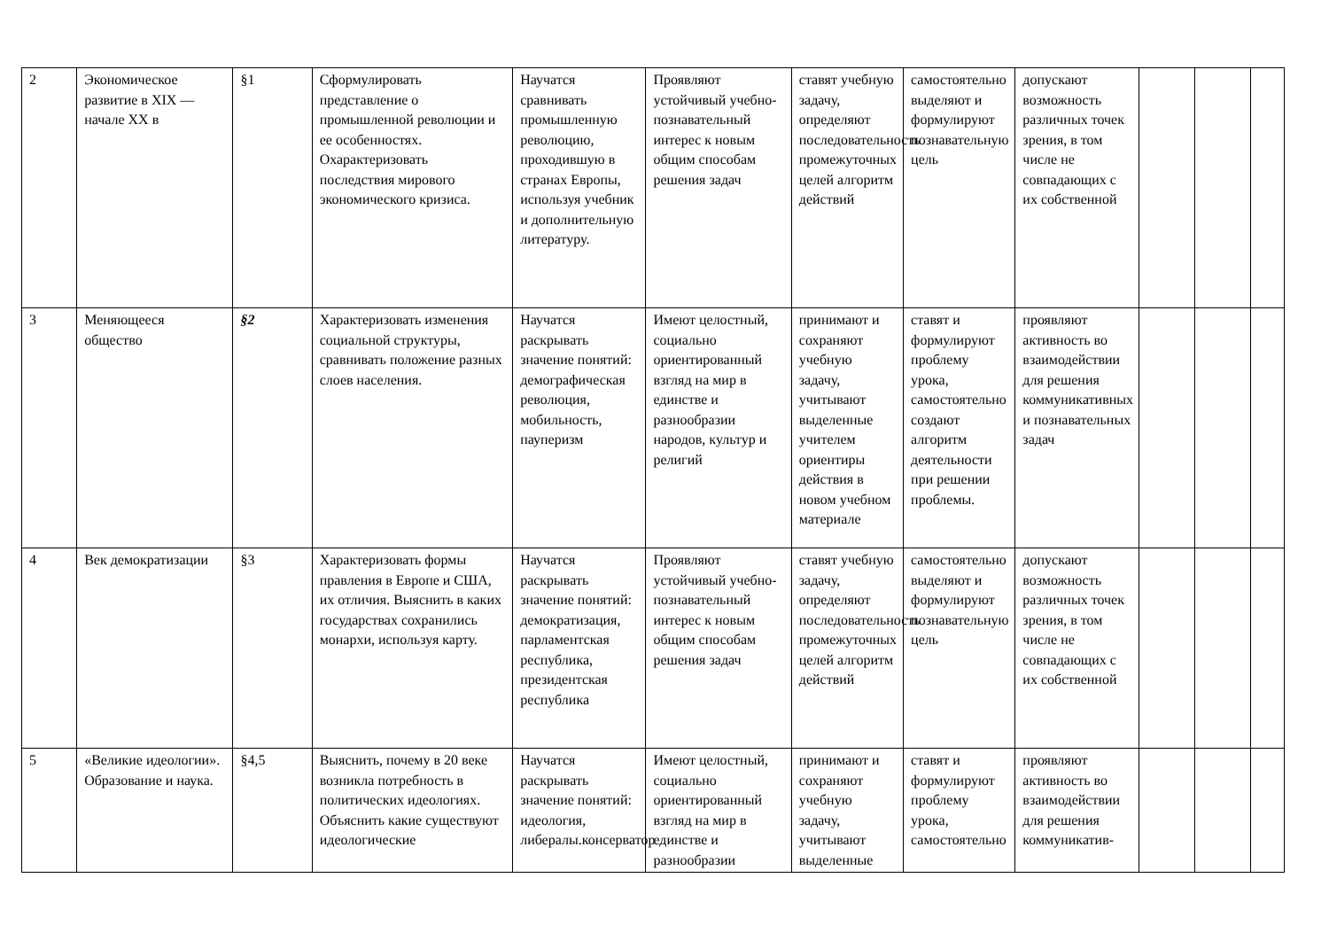| 2 | Экономическое развитие в XIX — начале XX в | §1 | Сформулировать представление о промышленной революции и ее особенностях. Охарактеризовать последствия мирового экономического кризиса. | Научатся сравнивать промышленную революцию, проходившую в странах Европы, используя учебник и дополнительную литературу. | Проявляют устойчивый учебно-познавательный интерес к новым общим способам решения задач | ставят учебную задачу, определяют последовательность промежуточных целей алгоритм действий | самостоятельно выделяют и формулируют познавательную цель | допускают возможность различных точек зрения, в том числе не совпадающих с их собственной | | | |
| 3 | Меняющееся общество | §2 | Характеризовать изменения социальной структуры, сравнивать положение разных слоев населения. | Научатся раскрывать значение понятий: демографическая революция, мобильность, пауперизм | Имеют целостный, социально ориентированный взгляд на мир в единстве и разнообразии народов, культур и религий | принимают и сохраняют учебную задачу, учитывают выделенные учителем ориентиры действия в новом учебном материале | ставят и формулируют проблему урока, самостоятельно создают алгоритм деятельности при решении проблемы. | проявляют активность во взаимодействии для решения коммуникативных и познавательных задач | | | |
| 4 | Век демократизации | §3 | Характеризовать формы правления в Европе и США, их отличия. Выяснить в каких государствах сохранились монархи, используя карту. | Научатся раскрывать значение понятий: демократизация, парламентская республика, президентская республика | Проявляют устойчивый учебно-познавательный интерес к новым общим способам решения задач | ставят учебную задачу, определяют последовательность промежуточных целей алгоритм действий | самостоятельно выделяют и формулируют познавательную цель | допускают возможность различных точек зрения, в том числе не совпадающих с их собственной | | | |
| 5 | «Великие идеологии». Образование и наука. | §4,5 | Выяснить, почему в 20 веке возникла потребность в политических идеологиях. Объяснить какие существуют идеологические | Научатся раскрывать значение понятий: идеология, либералы.консерватор | Имеют целостный, социально ориентированный взгляд на мир в единстве и разнообразии | принимают и сохраняют учебную задачу, учитывают выделенные | ставят и формулируют проблему урока, самостоятельно | проявляют активность во взаимодействии для решения коммуникатив- | | | |